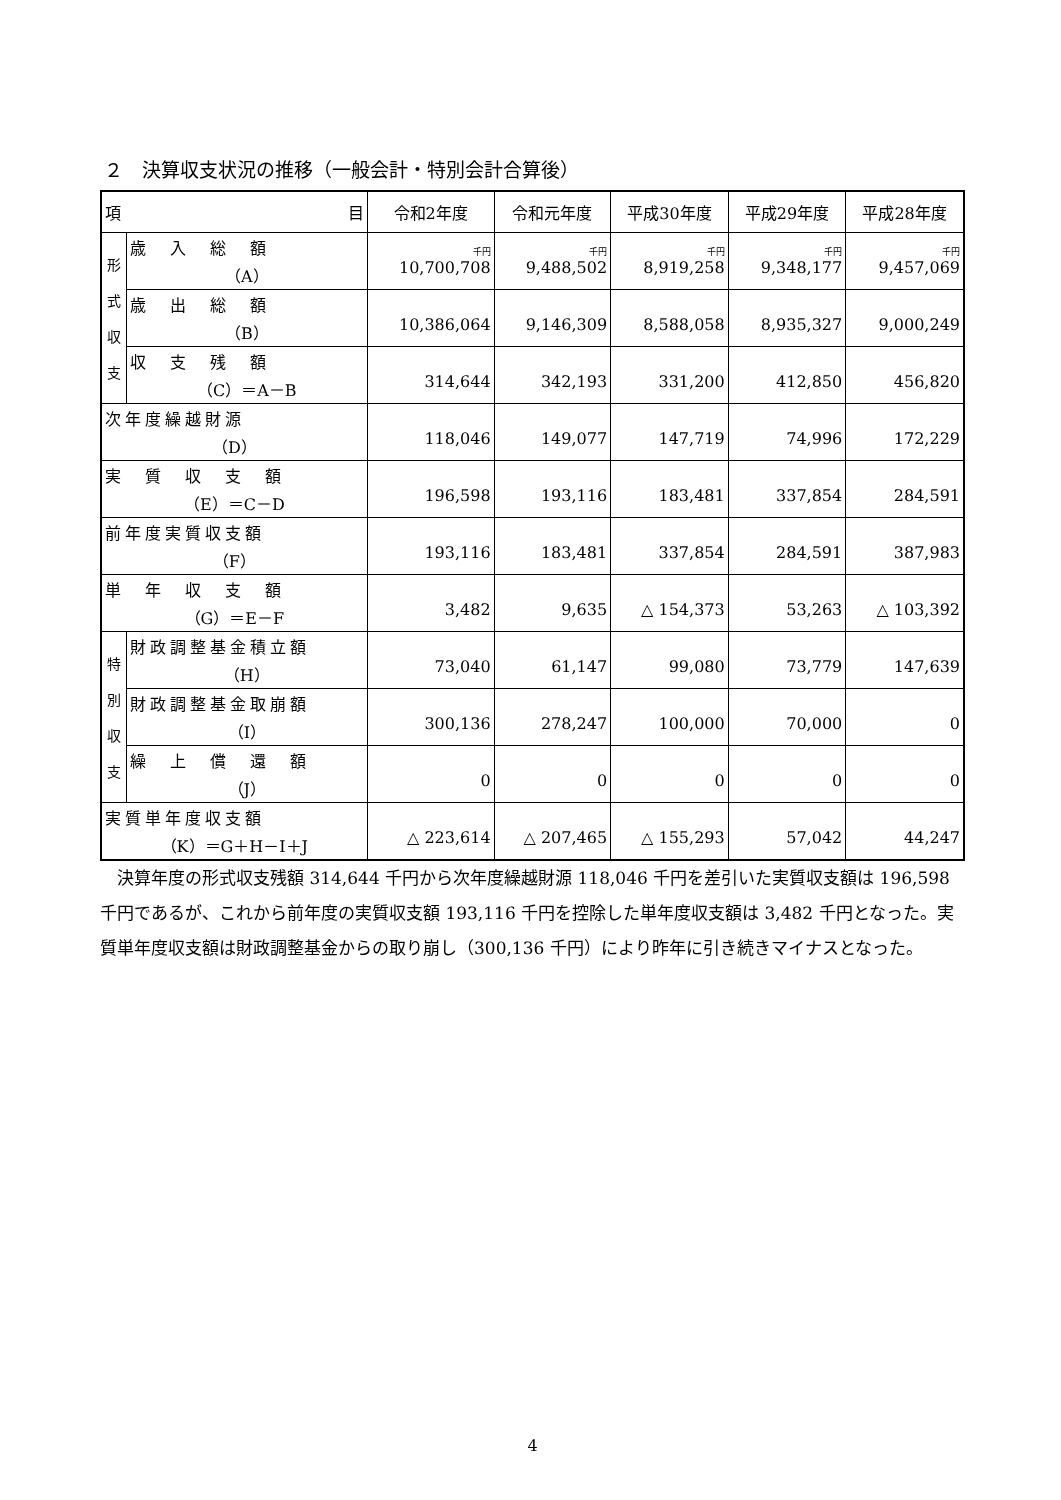２　決算収支状況の推移（一般会計・特別会計合算後）
| 項 目 | | 令和2年度 | 令和元年度 | 平成30年度 | 平成29年度 | 平成28年度 |
| --- | --- | --- | --- | --- | --- | --- |
| 形 式 収 支 | 歳 入 総 額 （A） | 千円 10,700,708 | 千円 9,488,502 | 千円 8,919,258 | 千円 9,348,177 | 千円 9,457,069 |
| | 歳 出 総 額 （B） | 10,386,064 | 9,146,309 | 8,588,058 | 8,935,327 | 9,000,249 |
| | 収 支 残 額 （C）＝A－B | 314,644 | 342,193 | 331,200 | 412,850 | 456,820 |
| 次年度繰越財源 （D） | | 118,046 | 149,077 | 147,719 | 74,996 | 172,229 |
| 実 質 収 支 額 （E）＝C－D | | 196,598 | 193,116 | 183,481 | 337,854 | 284,591 |
| 前年度実質収支額 （F） | | 193,116 | 183,481 | 337,854 | 284,591 | 387,983 |
| 単 年 収 支 額 （G）＝E－F | | 3,482 | 9,635 | △ 154,373 | 53,263 | △ 103,392 |
| 特 別 収 支 | 財政調整基金積立額 （H） | 73,040 | 61,147 | 99,080 | 73,779 | 147,639 |
| | 財政調整基金取崩額 （I） | 300,136 | 278,247 | 100,000 | 70,000 | 0 |
| | 繰 上 償 還 額 （J） | 0 | 0 | 0 | 0 | 0 |
| 実質単年度収支額 （K）＝G＋H－I＋J | | △ 223,614 | △ 207,465 | △ 155,293 | 57,042 | 44,247 |
決算年度の形式収支残額 314,644 千円から次年度繰越財源 118,046 千円を差引いた実質収支額は 196,598 千円であるが、これから前年度の実質収支額 193,116 千円を控除した単年度収支額は 3,482 千円となった。実質単年度収支額は財政調整基金からの取り崩し（300,136 千円）により昨年に引き続きマイナスとなった。
4